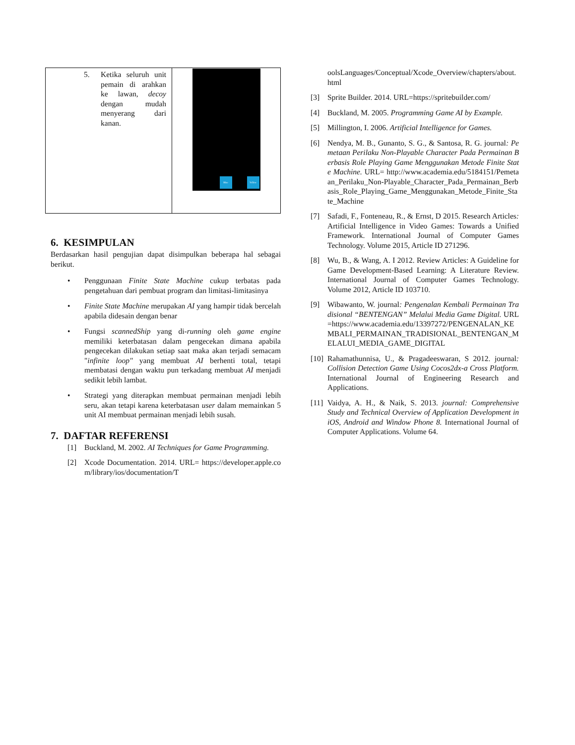| 5. Ketika seluruh unit pemain di arahkan ke lawan, decoy dengan mudah menyerang dari kanan. | Blue Yellow |
6. KESIMPULAN
Berdasarkan hasil pengujian dapat disimpulkan beberapa hal sebagai berikut.
• Penggunaan Finite State Machine cukup terbatas pada pengetahuan dari pembuat program dan limitasi-limitasinya
• Finite State Machine merupakan AI yang hampir tidak bercelah apabila didesain dengan benar
• Fungsi scannedShip yang di-running oleh game engine memiliki keterbatasan dalam pengecekan dimana apabila pengecekan dilakukan setiap saat maka akan terjadi semacam "infinite loop" yang membuat AI berhenti total, tetapi membatasi dengan waktu pun terkadang membuat AI menjadi sedikit lebih lambat.
• Strategi yang diterapkan membuat permainan menjadi lebih seru, akan tetapi karena keterbatasan user dalam memainkan 5 unit AI membuat permainan menjadi lebih susah.
7. DAFTAR REFERENSI
[1] Buckland, M. 2002. AI Techniques for Game Programming.
[2] Xcode Documentation. 2014. URL= https://developer.apple.com/library/ios/documentation/T
oolsLanguages/Conceptual/Xcode_Overview/chapters/about.html
[3] Sprite Builder. 2014. URL=https://spritebuilder.com/
[4] Buckland, M. 2005. Programming Game AI by Example.
[5] Millington, I. 2006. Artificial Intelligence for Games.
[6] Nendya, M. B., Gunanto, S. G., & Santosa, R. G. journal: Pemetaan Perilaku Non-Playable Character Pada Permainan Berbasis Role Playing Game Menggunakan Metode Finite State Machine. URL= http://www.academia.edu/5184151/Pemetaan_Perilaku_Non-Playable_Character_Pada_Permainan_Berbasis_Role_Playing_Game_Menggunakan_Metode_Finite_State_Machine
[7] Safadi, F., Fonteneau, R., & Ernst, D 2015. Research Articles: Artificial Intelligence in Video Games: Towards a Unified Framework. International Journal of Computer Games Technology. Volume 2015, Article ID 271296.
[8] Wu, B., & Wang, A. I 2012. Review Articles: A Guideline for Game Development-Based Learning: A Literature Review. International Journal of Computer Games Technology. Volume 2012, Article ID 103710.
[9] Wibawanto, W. journal: Pengenalan Kembali Permainan Tradisional “BENTENGAN” Melalui Media Game Digital. URL=https://www.academia.edu/13397272/PENGENALAN_KEMBALI_PERMAINAN_TRADISIONAL_BENTENGAN_MELALUI_MEDIA_GAME_DIGITAL
[10] Rahamathunnisa, U., & Pragadeeswaran, S 2012. journal: Collision Detection Game Using Cocos2dx-a Cross Platform. International Journal of Engineering Research and Applications.
[11] Vaidya, A. H., & Naik, S. 2013. journal: Comprehensive Study and Technical Overview of Application Development in iOS, Android and Window Phone 8. International Journal of Computer Applications. Volume 64.